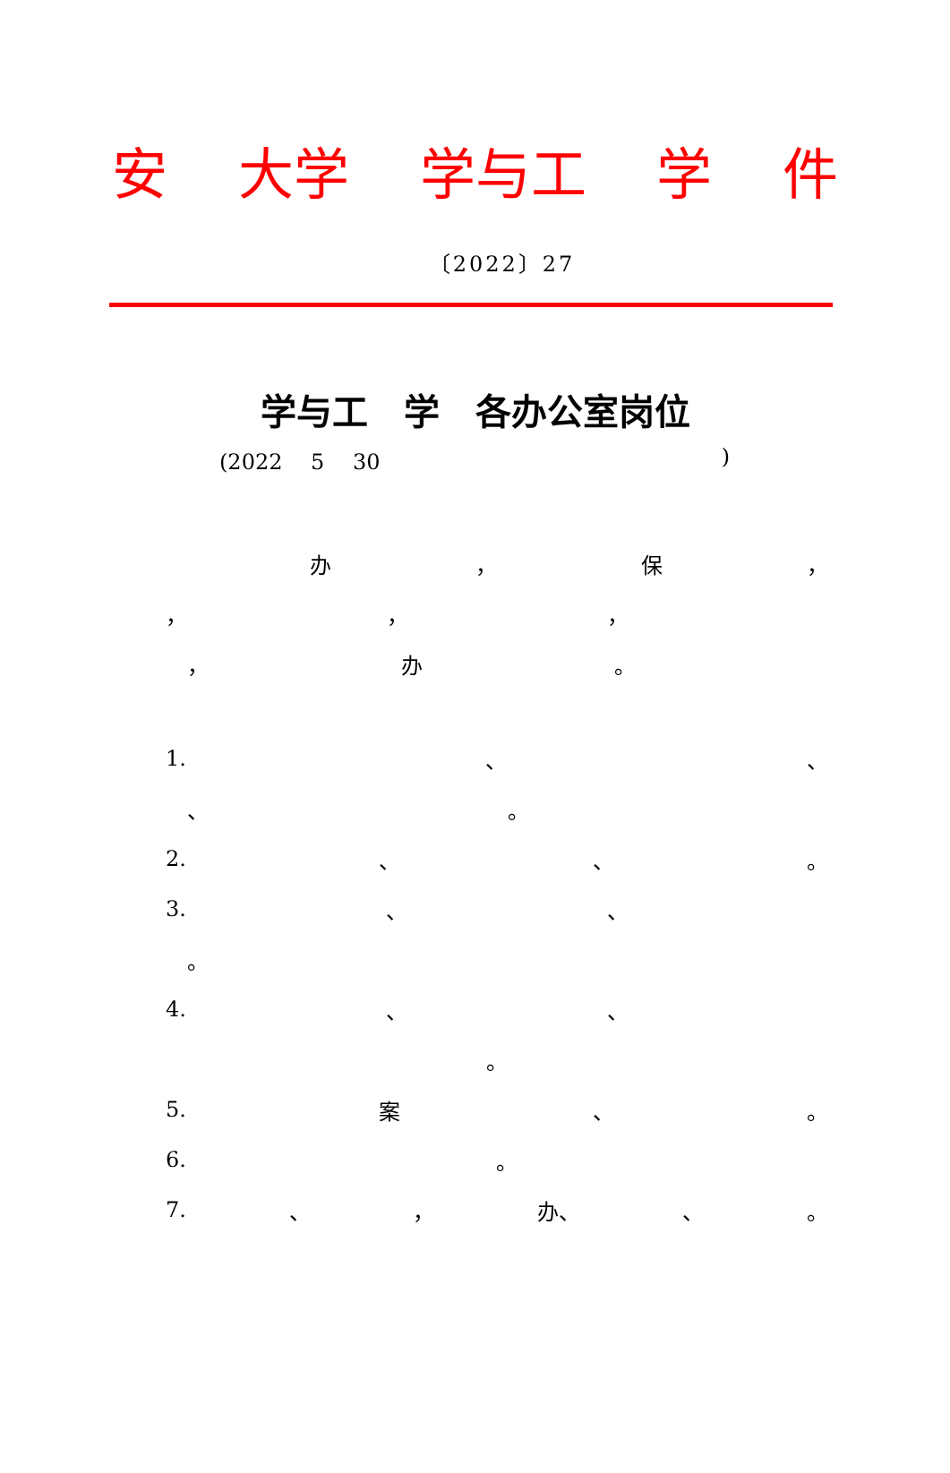安 大学 学与工 学 件
〔2022〕27
学与工　学　各办公室岗位
(2022　 5　 30)
办 ， 保 ，
， ， ，
　， 办 。
1. 、 、
　、 。
2. 、 、 。
3. 、 、
　。
4. 、 、
。
5. 案 、 。
6. 。
7. 、 ， 办、 、 。